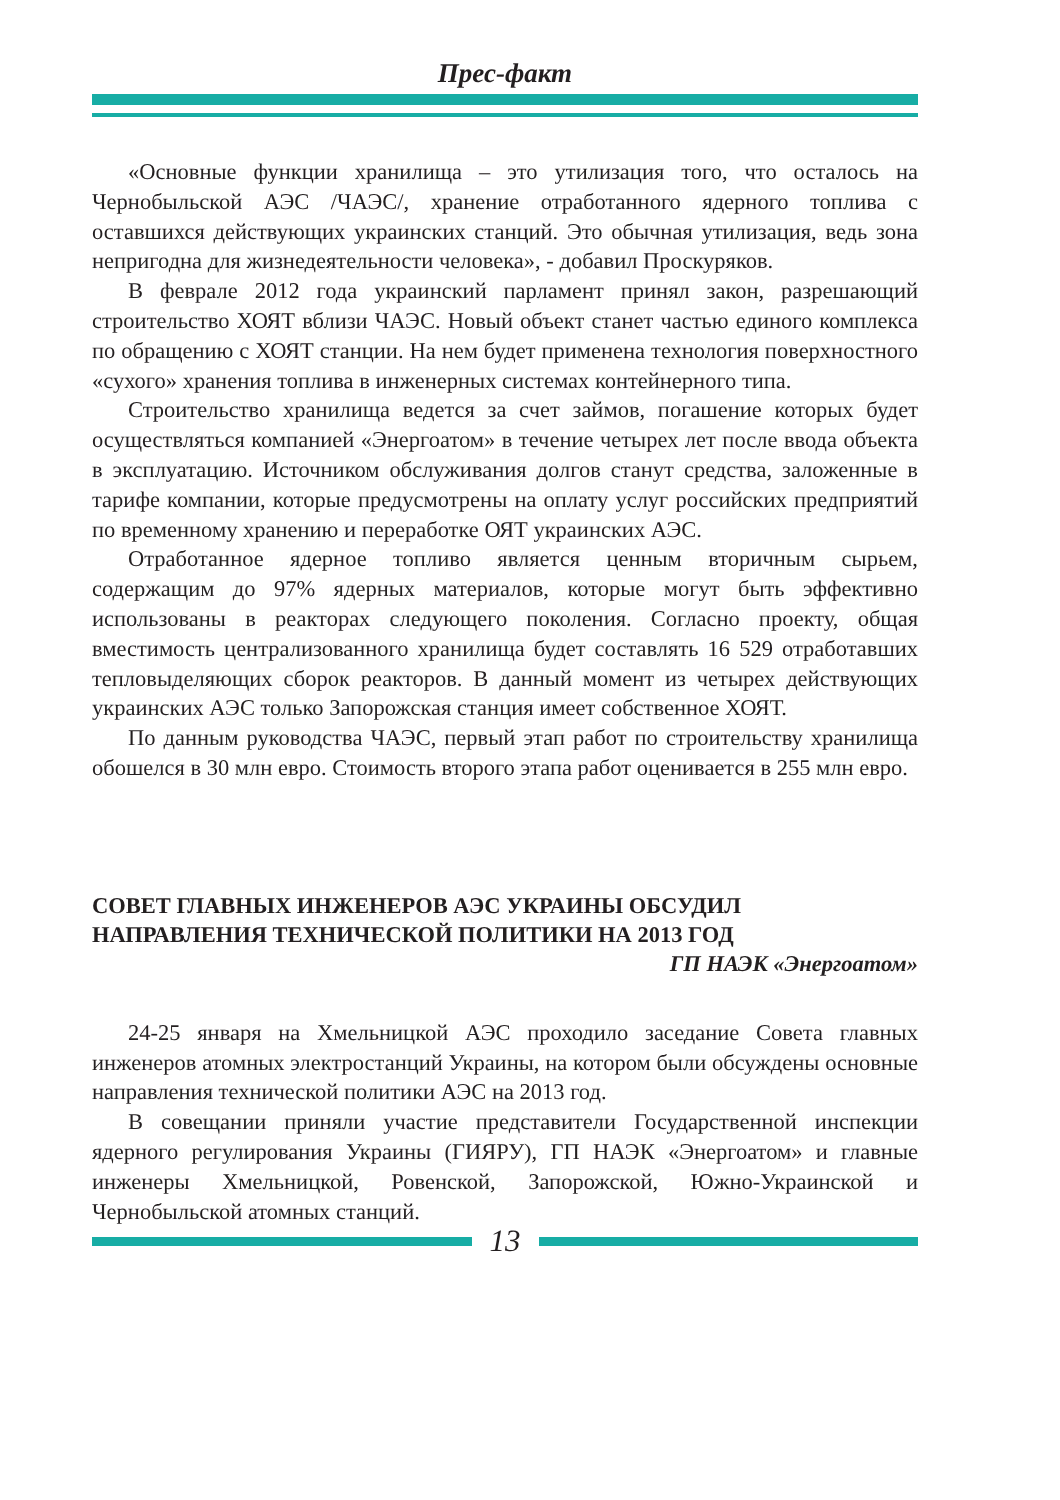Прес-факт
«Основные функции хранилища – это утилизация того, что осталось на Чернобыльской АЭС /ЧАЭС/, хранение отработанного ядерного топлива с оставшихся действующих украинских станций. Это обычная утилизация, ведь зона непригодна для жизнедеятельности человека», - добавил Проскуряков.
В феврале 2012 года украинский парламент принял закон, разрешающий строительство ХОЯТ вблизи ЧАЭС. Новый объект станет частью единого комплекса по обращению с ХОЯТ станции. На нем будет применена технология поверхностного «сухого» хранения топлива в инженерных системах контейнерного типа.
Строительство хранилища ведется за счет займов, погашение которых будет осуществляться компанией «Энергоатом» в течение четырех лет после ввода объекта в эксплуатацию. Источником обслуживания долгов станут средства, заложенные в тарифе компании, которые предусмотрены на оплату услуг российских предприятий по временному хранению и переработке ОЯТ украинских АЭС.
Отработанное ядерное топливо является ценным вторичным сырьем, содержащим до 97% ядерных материалов, которые могут быть эффективно использованы в реакторах следующего поколения. Согласно проекту, общая вместимость централизованного хранилища будет составлять 16 529 отработавших тепловыделяющих сборок реакторов. В данный момент из четырех действующих украинских АЭС только Запорожская станция имеет собственное ХОЯТ.
По данным руководства ЧАЭС, первый этап работ по строительству хранилища обошелся в 30 млн евро. Стоимость второго этапа работ оценивается в 255 млн евро.
СОВЕТ ГЛАВНЫХ ИНЖЕНЕРОВ АЭС УКРАИНЫ ОБСУДИЛ НАПРАВЛЕНИЯ ТЕХНИЧЕСКОЙ ПОЛИТИКИ НА 2013 ГОД
ГП НАЭК «Энергоатом»
24-25 января на Хмельницкой АЭС проходило заседание Совета главных инженеров атомных электростанций Украины, на котором были обсуждены основные направления технической политики АЭС на 2013 год.
В совещании приняли участие представители Государственной инспекции ядерного регулирования Украины (ГИЯРУ), ГП НАЭК «Энергоатом» и главные инженеры Хмельницкой, Ровенской, Запорожской, Южно-Украинской и Чернобыльской атомных станций.
13